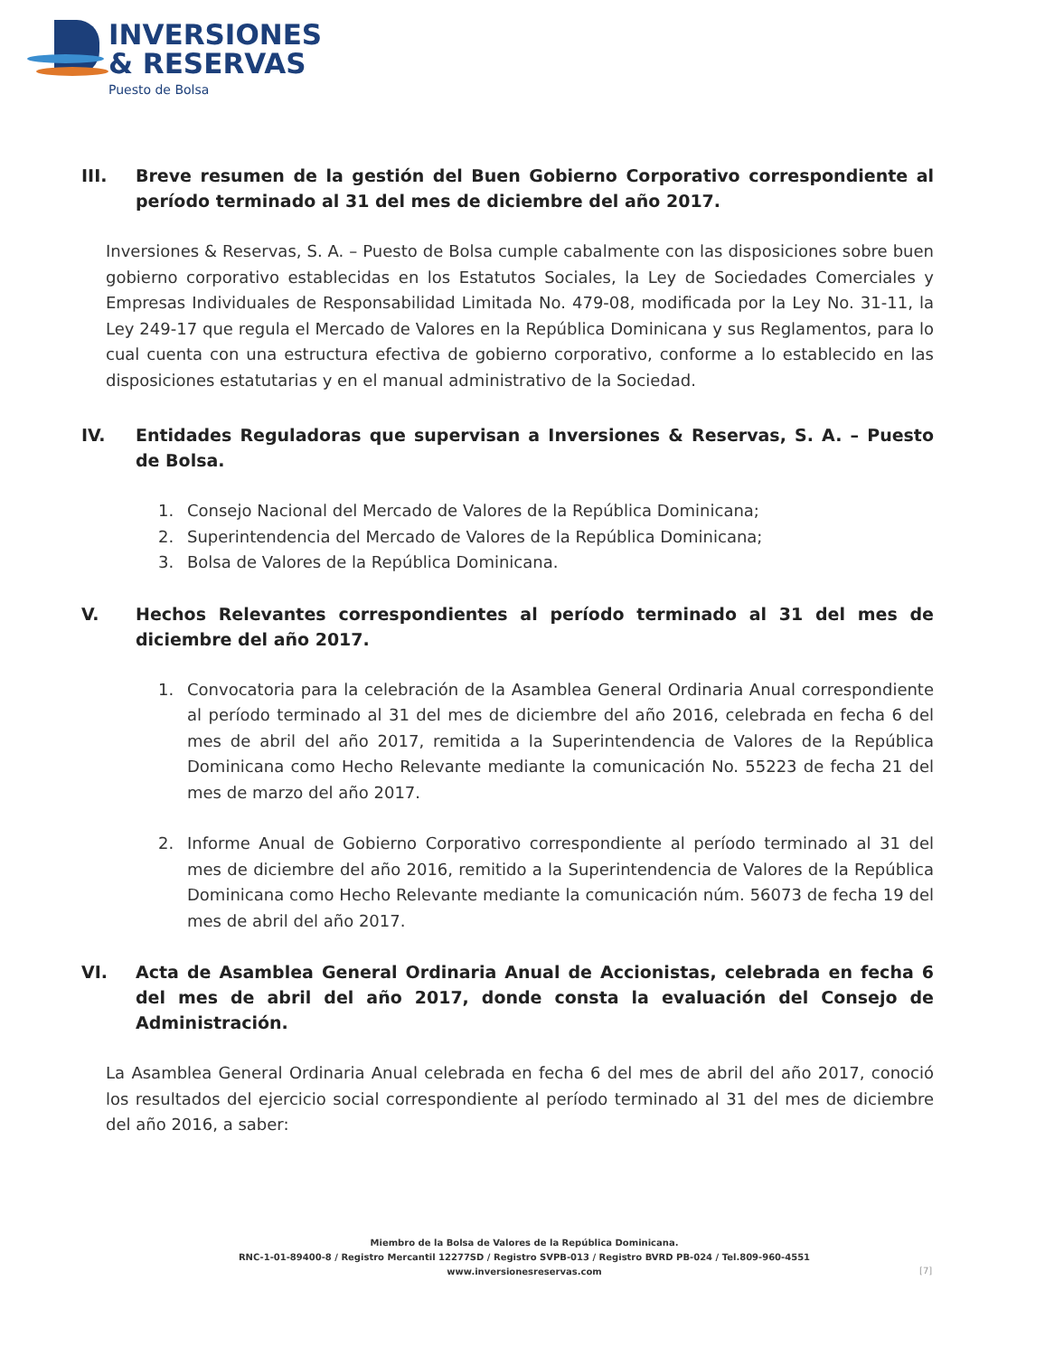INVERSIONES
& RESERVAS
Puesto de Bolsa
III. Breve resumen de la gestión del Buen Gobierno Corporativo correspondiente al período terminado al 31 del mes de diciembre del año 2017.
Inversiones & Reservas, S. A. – Puesto de Bolsa cumple cabalmente con las disposiciones sobre buen gobierno corporativo establecidas en los Estatutos Sociales, la Ley de Sociedades Comerciales y Empresas Individuales de Responsabilidad Limitada No. 479-08, modificada por la Ley No. 31-11, la Ley 249-17 que regula el Mercado de Valores en la República Dominicana y sus Reglamentos, para lo cual cuenta con una estructura efectiva de gobierno corporativo, conforme a lo establecido en las disposiciones estatutarias y en el manual administrativo de la Sociedad.
IV. Entidades Reguladoras que supervisan a Inversiones & Reservas, S. A. – Puesto de Bolsa.
1. Consejo Nacional del Mercado de Valores de la República Dominicana;
2. Superintendencia del Mercado de Valores de la República Dominicana;
3. Bolsa de Valores de la República Dominicana.
V. Hechos Relevantes correspondientes al período terminado al 31 del mes de diciembre del año 2017.
1. Convocatoria para la celebración de la Asamblea General Ordinaria Anual correspondiente al período terminado al 31 del mes de diciembre del año 2016, celebrada en fecha 6 del mes de abril del año 2017, remitida a la Superintendencia de Valores de la República Dominicana como Hecho Relevante mediante la comunicación No. 55223 de fecha 21 del mes de marzo del año 2017.
2. Informe Anual de Gobierno Corporativo correspondiente al período terminado al 31 del mes de diciembre del año 2016, remitido a la Superintendencia de Valores de la República Dominicana como Hecho Relevante mediante la comunicación núm. 56073 de fecha 19 del mes de abril del año 2017.
VI. Acta de Asamblea General Ordinaria Anual de Accionistas, celebrada en fecha 6 del mes de abril del año 2017, donde consta la evaluación del Consejo de Administración.
La Asamblea General Ordinaria Anual celebrada en fecha 6 del mes de abril del año 2017, conoció los resultados del ejercicio social correspondiente al período terminado al 31 del mes de diciembre del año 2016, a saber:
Miembro de la Bolsa de Valores de la República Dominicana.
RNC-1-01-89400-8 / Registro Mercantil 12277SD / Registro SVPB-013 / Registro BVRD PB-024 / Tel.809-960-4551
www.inversionesreservas.com
[7]